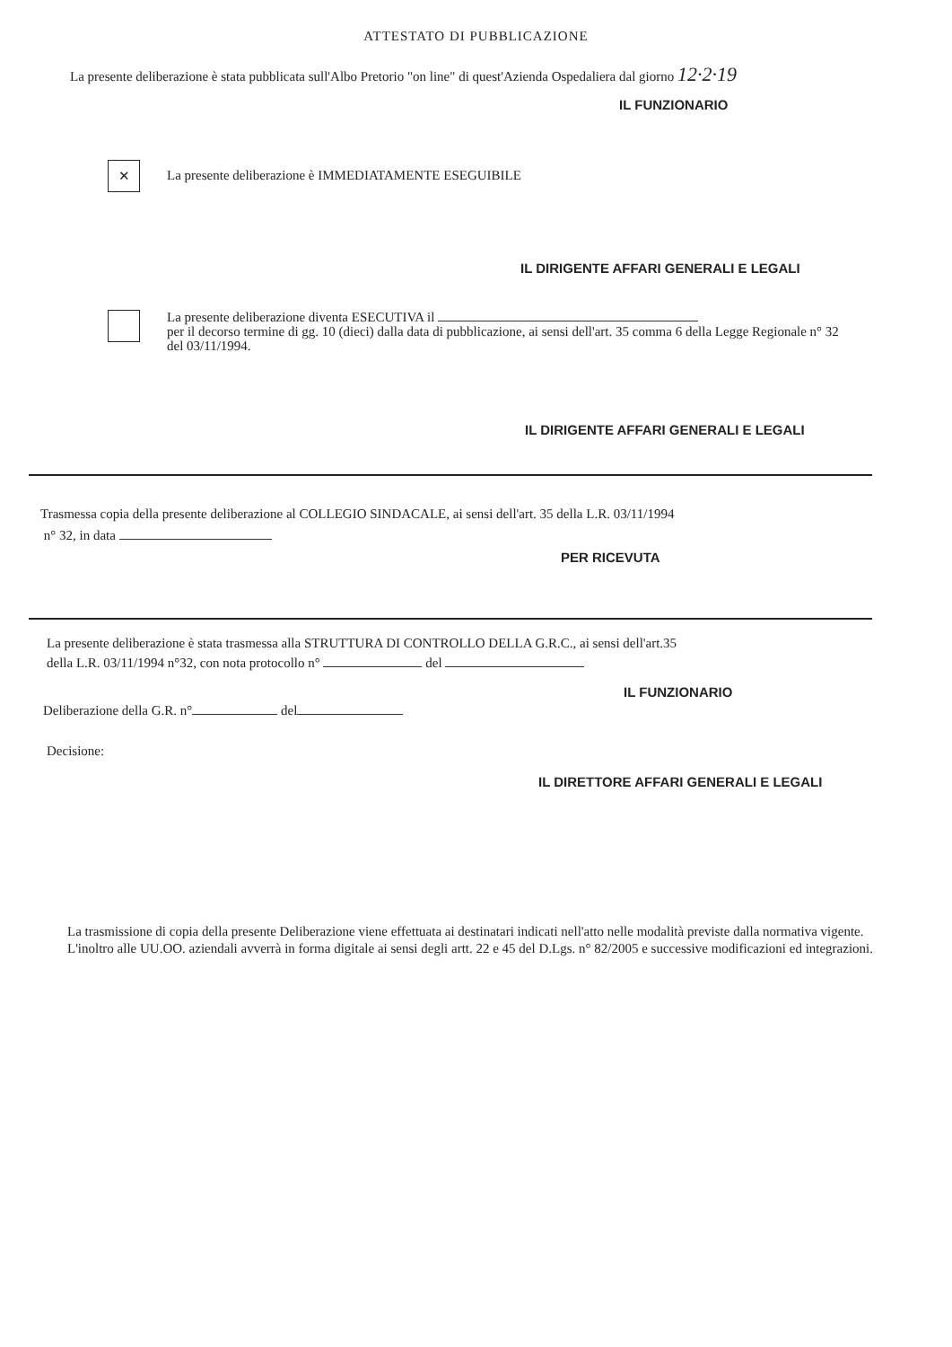ATTESTATO DI PUBBLICAZIONE
La presente deliberazione è stata pubblicata sull'Albo Pretorio "on line" di quest'Azienda Ospedaliera dal giorno 12·2·19
IL FUNZIONARIO
✕ La presente deliberazione è IMMEDIATAMENTE ESEGUIBILE
IL DIRIGENTE AFFARI GENERALI E LEGALI
La presente deliberazione diventa ESECUTIVA il
per il decorso termine di gg. 10 (dieci) dalla data di pubblicazione, ai sensi dell'art. 35 comma 6 della Legge Regionale n° 32 del 03/11/1994.
IL DIRIGENTE AFFARI GENERALI E LEGALI
Trasmessa copia della presente deliberazione al COLLEGIO SINDACALE, ai sensi dell'art. 35 della L.R. 03/11/1994
n° 32, in data
PER RICEVUTA
La presente deliberazione è stata trasmessa alla STRUTTURA DI CONTROLLO DELLA G.R.C., ai sensi dell'art.35
della L.R. 03/11/1994 n°32, con nota protocollo n° del
IL FUNZIONARIO
Deliberazione della G.R. n° del
Decisione:
IL DIRETTORE AFFARI GENERALI E LEGALI
La trasmissione di copia della presente Deliberazione viene effettuata ai destinatari indicati nell'atto nelle modalità previste dalla normativa vigente. L'inoltro alle UU.OO. aziendali avverrà in forma digitale ai sensi degli artt. 22 e 45 del D.Lgs. n° 82/2005 e successive modificazioni ed integrazioni.